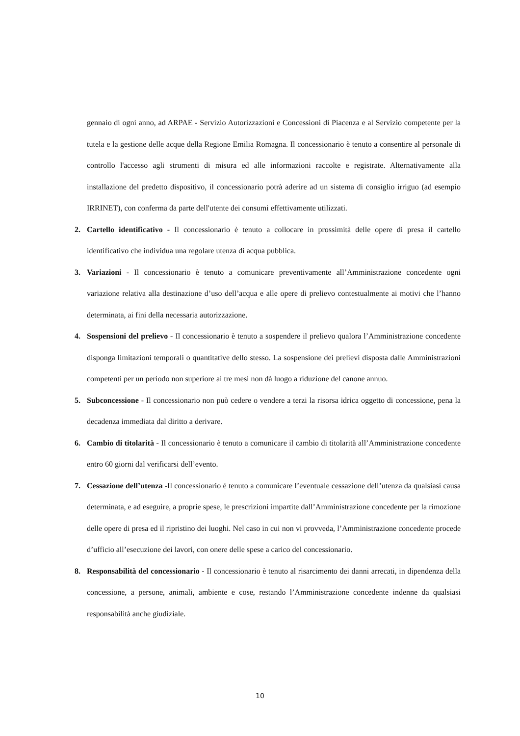gennaio di ogni anno, ad ARPAE - Servizio Autorizzazioni e Concessioni di Piacenza e al Servizio competente per la tutela e la gestione delle acque della Regione Emilia Romagna. Il concessionario è tenuto a consentire al personale di controllo l'accesso agli strumenti di misura ed alle informazioni raccolte e registrate. Alternativamente alla installazione del predetto dispositivo, il concessionario potrà aderire ad un sistema di consiglio irriguo (ad esempio IRRINET), con conferma da parte dell'utente dei consumi effettivamente utilizzati.
2. Cartello identificativo - Il concessionario è tenuto a collocare in prossimità delle opere di presa il cartello identificativo che individua una regolare utenza di acqua pubblica.
3. Variazioni - Il concessionario è tenuto a comunicare preventivamente all’Amministrazione concedente ogni variazione relativa alla destinazione d’uso dell’acqua e alle opere di prelievo contestualmente ai motivi che l’hanno determinata, ai fini della necessaria autorizzazione.
4. Sospensioni del prelievo - Il concessionario è tenuto a sospendere il prelievo qualora l’Amministrazione concedente disponga limitazioni temporali o quantitative dello stesso. La sospensione dei prelievi disposta dalle Amministrazioni competenti per un periodo non superiore ai tre mesi non dà luogo a riduzione del canone annuo.
5. Subconcessione - Il concessionario non può cedere o vendere a terzi la risorsa idrica oggetto di concessione, pena la decadenza immediata dal diritto a derivare.
6. Cambio di titolarità - Il concessionario è tenuto a comunicare il cambio di titolarità all’Amministrazione concedente entro 60 giorni dal verificarsi dell’evento.
7. Cessazione dell’utenza -Il concessionario è tenuto a comunicare l’eventuale cessazione dell’utenza da qualsiasi causa determinata, e ad eseguire, a proprie spese, le prescrizioni impartite dall’Amministrazione concedente per la rimozione delle opere di presa ed il ripristino dei luoghi. Nel caso in cui non vi provveda, l’Amministrazione concedente procede d’ufficio all’esecuzione dei lavori, con onere delle spese a carico del concessionario.
8. Responsabilità del concessionario - Il concessionario è tenuto al risarcimento dei danni arrecati, in dipendenza della concessione, a persone, animali, ambiente e cose, restando l’Amministrazione concedente indenne da qualsiasi responsabilità anche giudiziale.
10